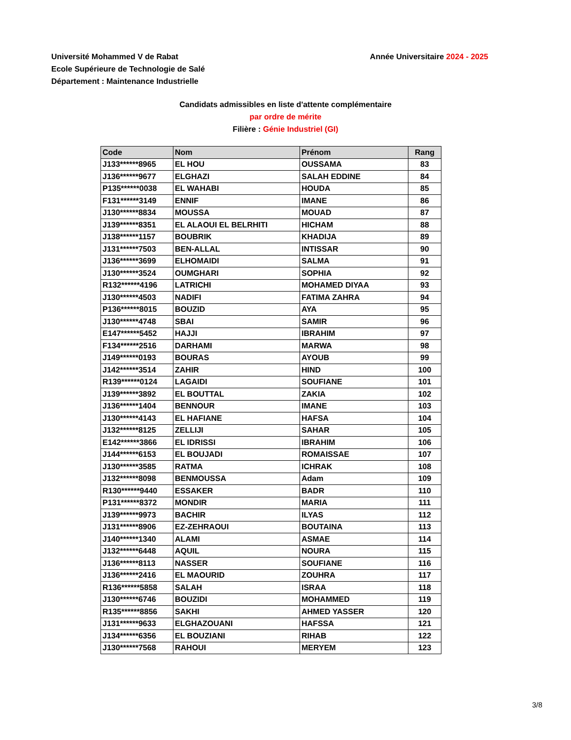Université Mohammed V de Rabat
Ecole Supérieure de Technologie de Salé
Département : Maintenance Industrielle
Année Universitaire 2024 - 2025
Candidats admissibles en liste d'attente complémentaire
par ordre de mérite
Filière : Génie Industriel (GI)
| Code | Nom | Prénom | Rang |
| --- | --- | --- | --- |
| J133******8965 | EL HOU | OUSSAMA | 83 |
| J136******9677 | ELGHAZI | SALAH EDDINE | 84 |
| P135******0038 | EL WAHABI | HOUDA | 85 |
| F131******3149 | ENNIF | IMANE | 86 |
| J130******8834 | MOUSSA | MOUAD | 87 |
| J139******8351 | EL ALAOUI EL BELRHITI | HICHAM | 88 |
| J138******1157 | BOUBRIK | KHADIJA | 89 |
| J131******7503 | BEN-ALLAL | INTISSAR | 90 |
| J136******3699 | ELHOMAIDI | SALMA | 91 |
| J130******3524 | OUMGHARI | SOPHIA | 92 |
| R132******4196 | LATRICHI | MOHAMED DIYAA | 93 |
| J130******4503 | NADIFI | FATIMA ZAHRA | 94 |
| P136******8015 | BOUZID | AYA | 95 |
| J130******4748 | SBAI | SAMIR | 96 |
| E147******5452 | HAJJI | IBRAHIM | 97 |
| F134******2516 | DARHAMI | MARWA | 98 |
| J149******0193 | BOURAS | AYOUB | 99 |
| J142******3514 | ZAHIR | HIND | 100 |
| R139******0124 | LAGAIDI | SOUFIANE | 101 |
| J139******3892 | EL BOUTTAL | ZAKIA | 102 |
| J136******1404 | BENNOUR | IMANE | 103 |
| J130******4143 | EL HAFIANE | HAFSA | 104 |
| J132******8125 | ZELLIJI | SAHAR | 105 |
| E142******3866 | EL IDRISSI | IBRAHIM | 106 |
| J144******6153 | EL BOUJADI | ROMAISSAE | 107 |
| J130******3585 | RATMA | ICHRAK | 108 |
| J132******8098 | BENMOUSSA | Adam | 109 |
| R130******9440 | ESSAKER | BADR | 110 |
| P131******8372 | MONDIR | MARIA | 111 |
| J139******9973 | BACHIR | ILYAS | 112 |
| J131******8906 | EZ-ZEHRAOUI | BOUTAINA | 113 |
| J140******1340 | ALAMI | ASMAE | 114 |
| J132******6448 | AQUIL | NOURA | 115 |
| J136******8113 | NASSER | SOUFIANE | 116 |
| J136******2416 | EL MAOURID | ZOUHRA | 117 |
| R136******5858 | SALAH | ISRAA | 118 |
| J130******6746 | BOUZIDI | MOHAMMED | 119 |
| R135******8856 | SAKHI | AHMED YASSER | 120 |
| J131******9633 | ELGHAZOUANI | HAFSSA | 121 |
| J134******6356 | EL BOUZIANI | RIHAB | 122 |
| J130******7568 | RAHOUI | MERYEM | 123 |
3/8